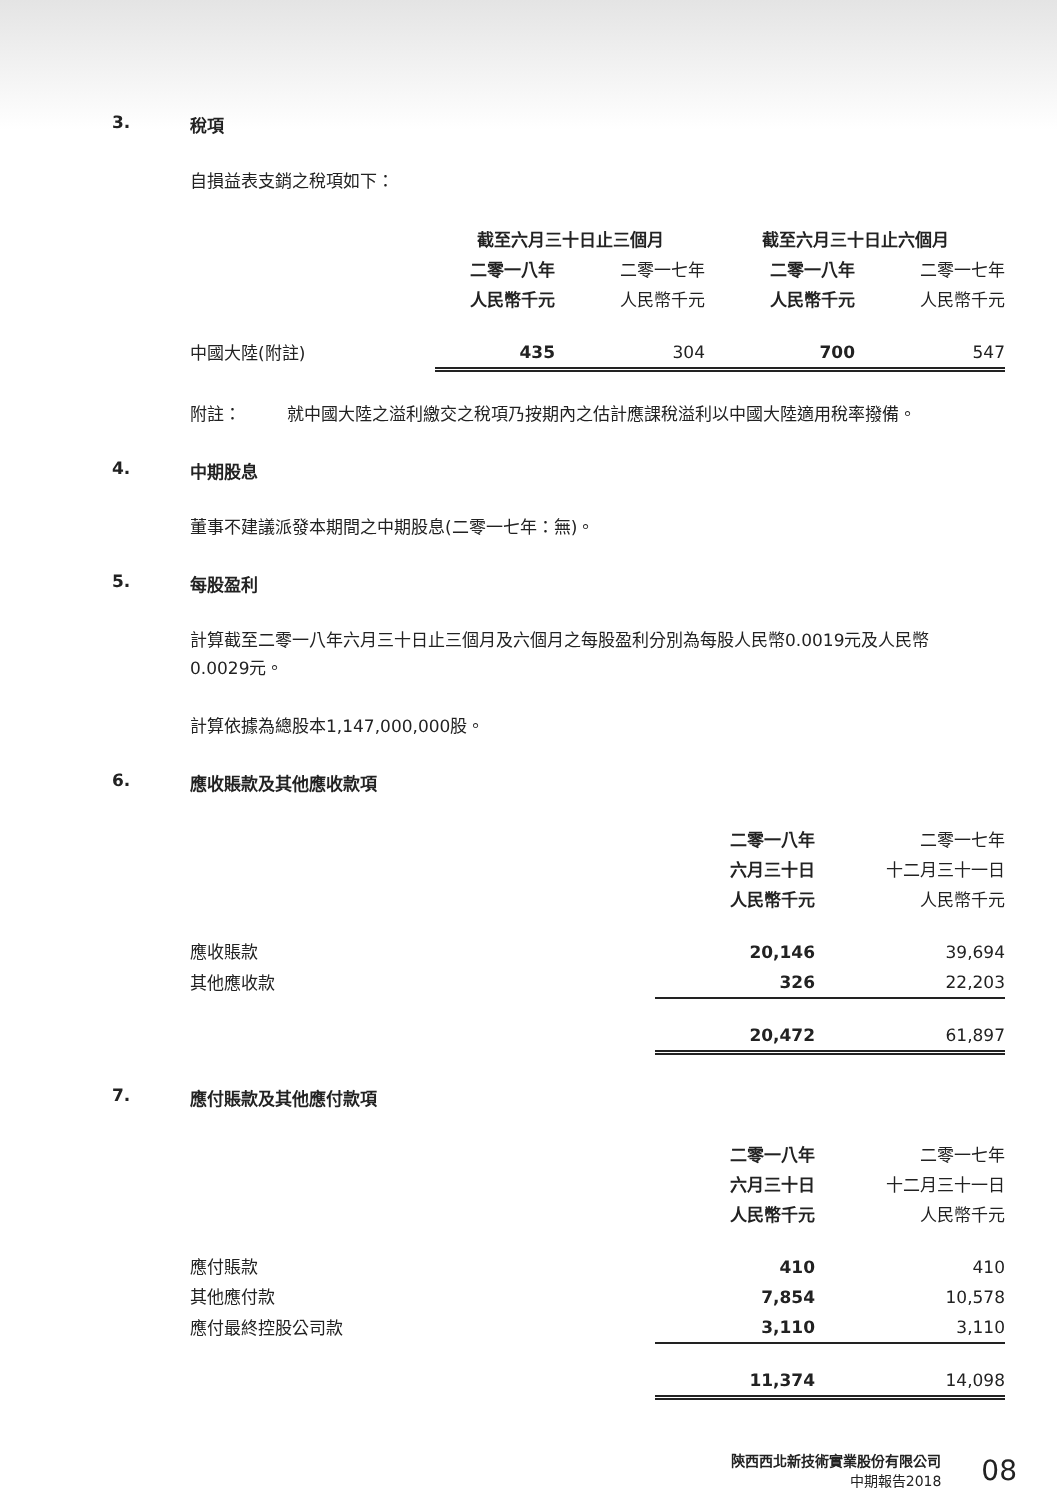3. 稅項
自損益表支銷之稅項如下：
| | 截至六月三十日止三個月 | | 截至六月三十日止六個月 | |
| --- | --- | --- | --- | --- |
| | 二零一八年 | 二零一七年 | 二零一八年 | 二零一七年 |
| | 人民幣千元 | 人民幣千元 | 人民幣千元 | 人民幣千元 |
| 中國大陸(附註) | 435 | 304 | 700 | 547 |
附註： 就中國大陸之溢利繳交之稅項乃按期內之估計應課稅溢利以中國大陸適用稅率撥備。
4. 中期股息
董事不建議派發本期間之中期股息(二零一七年：無)。
5. 每股盈利
計算截至二零一八年六月三十日止三個月及六個月之每股盈利分別為每股人民幣0.0019元及人民幣0.0029元。
計算依據為總股本1,147,000,000股。
6. 應收賬款及其他應收款項
| | 二零一八年 | 二零一七年 |
| --- | --- | --- |
| | 六月三十日 | 十二月三十一日 |
| | 人民幣千元 | 人民幣千元 |
| 應收賬款 | 20,146 | 39,694 |
| 其他應收款 | 326 | 22,203 |
| | 20,472 | 61,897 |
7. 應付賬款及其他應付款項
| | 二零一八年 | 二零一七年 |
| --- | --- | --- |
| | 六月三十日 | 十二月三十一日 |
| | 人民幣千元 | 人民幣千元 |
| 應付賬款 | 410 | 410 |
| 其他應付款 | 7,854 | 10,578 |
| 應付最終控股公司款 | 3,110 | 3,110 |
| | 11,374 | 14,098 |
陝西西北新技術實業股份有限公司
中期報告2018
08